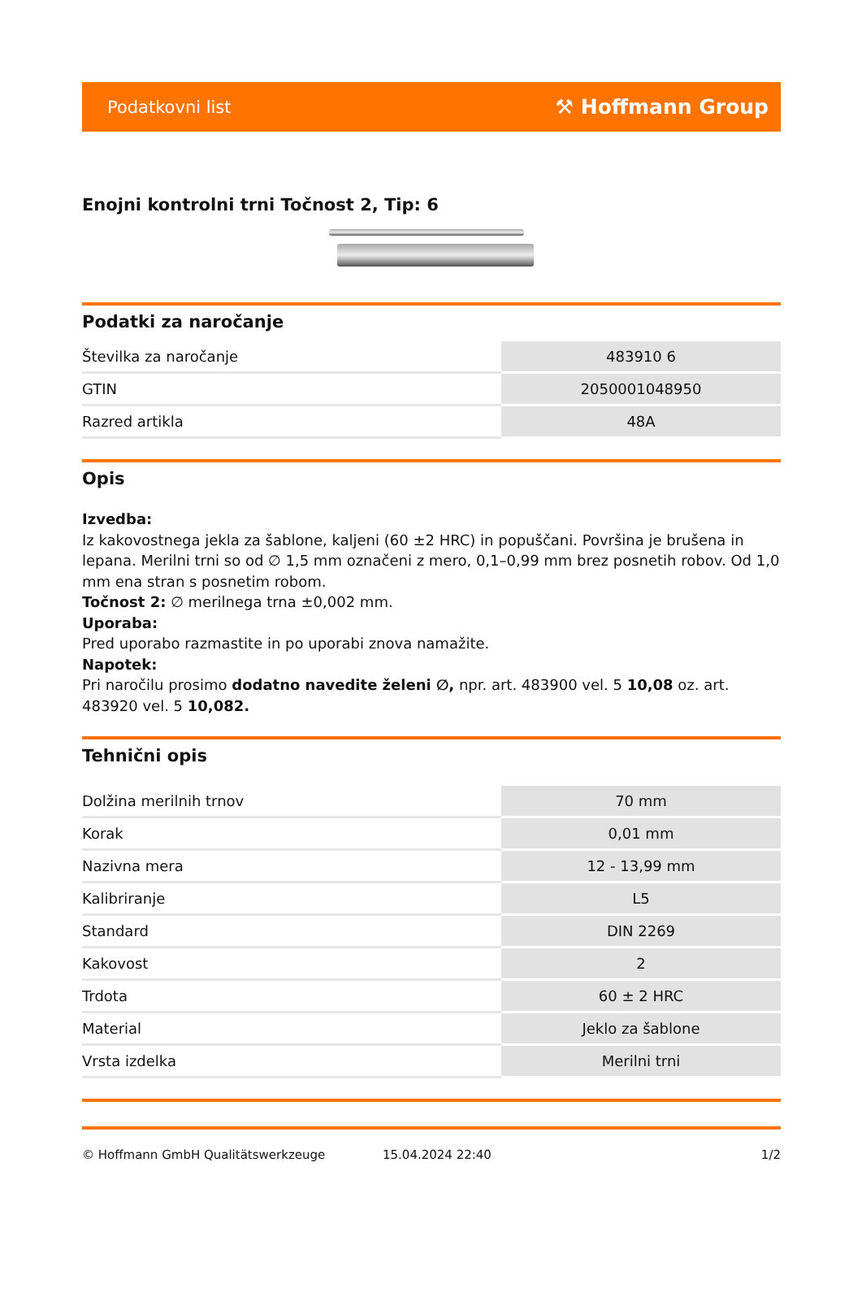Podatkovni list ⚒ Hoffmann Group
Enojni kontrolni trni Točnost 2, Tip: 6
Podatki za naročanje
| Številka za naročanje | 483910 6 |
| GTIN | 2050001048950 |
| Razred artikla | 48A |
Opis
Izvedba:
Iz kakovostnega jekla za šablone, kaljeni (60 ±2 HRC) in popuščani. Površina je brušena in lepana. Merilni trni so od ∅ 1,5 mm označeni z mero, 0,1–0,99 mm brez posnetih robov. Od 1,0 mm ena stran s posnetim robom.
Točnost 2: ∅ merilnega trna ±0,002 mm.
Uporaba:
Pred uporabo razmastite in po uporabi znova namažite.
Napotek:
Pri naročilu prosimo dodatno navedite želeni ∅, npr. art. 483900 vel. 5 10,08 oz. art. 483920 vel. 5 10,082.
Tehnični opis
| Dolžina merilnih trnov | 70 mm |
| Korak | 0,01 mm |
| Nazivna mera | 12 - 13,99 mm |
| Kalibriranje | L5 |
| Standard | DIN 2269 |
| Kakovost | 2 |
| Trdota | 60 ± 2 HRC |
| Material | Jeklo za šablone |
| Vrsta izdelka | Merilni trni |
© Hoffmann GmbH Qualitätswerkzeuge 15.04.2024 22:40 1/2